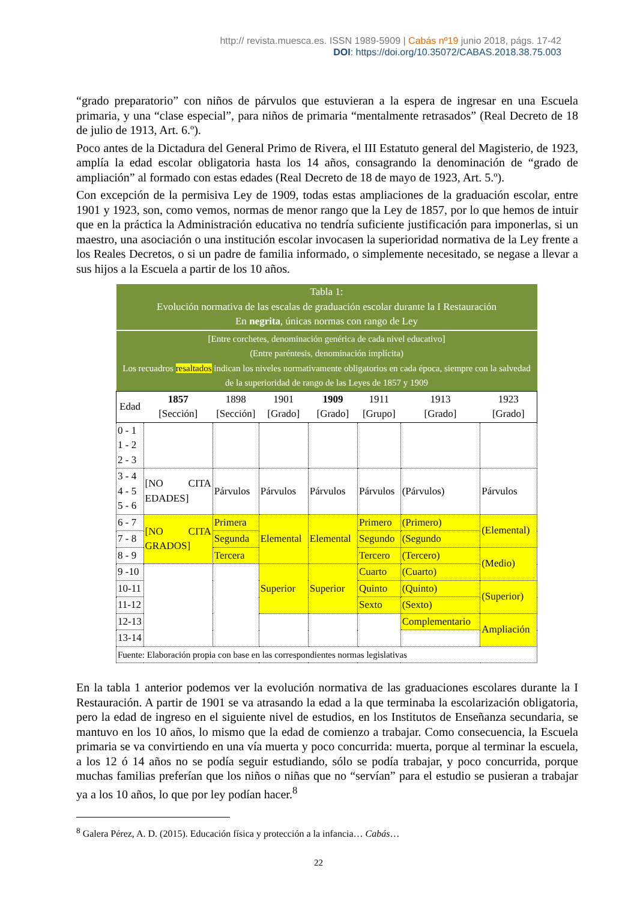http:// revista.muesca.es. ISSN 1989-5909 | Cabás nº19 junio 2018, págs. 17-42
DOI: https://doi.org/10.35072/CABAS.2018.38.75.003
“grado preparatorio” con niños de párvulos que estuvieran a la espera de ingresar en una Escuela primaria, y una “clase especial”, para niños de primaria “mentalmente retrasados” (Real Decreto de 18 de julio de 1913, Art. 6.º).
Poco antes de la Dictadura del General Primo de Rivera, el III Estatuto general del Magisterio, de 1923, amplía la edad escolar obligatoria hasta los 14 años, consagrando la denominación de “grado de ampliación” al formado con estas edades (Real Decreto de 18 de mayo de 1923, Art. 5.º).
Con excepción de la permisiva Ley de 1909, todas estas ampliaciones de la graduación escolar, entre 1901 y 1923, son, como vemos, normas de menor rango que la Ley de 1857, por lo que hemos de intuir que en la práctica la Administración educativa no tendría suficiente justificación para imponerlas, si un maestro, una asociación o una institución escolar invocasen la superioridad normativa de la Ley frente a los Reales Decretos, o si un padre de familia informado, o simplemente necesitado, se negase a llevar a sus hijos a la Escuela a partir de los 10 años.
| Tabla 1: Evolución normativa de las escalas de graduación escolar durante la I Restauración En negrita , únicas normas con rango de Ley | | | | | | | |
| --- | --- | --- | --- | --- | --- | --- | --- |
| [Entre corchetes, denominación genérica de cada nivel educativo] (Entre paréntesis, denominación implícita) Los recuadros resaltados indican los niveles normativamente obligatorios en cada época, siempre con la salvedad de la superioridad de rango de las Leyes de 1857 y 1909 | | | | | | | |
| Edad | 1857 [Sección] | 1898 [Sección] | 1901 [Grado] | 1909 [Grado] | 1911 [Grupo] | 1913 [Grado] | 1923 [Grado] |
| 0 - 1 1 - 2 2 - 3 | | | | | | | |
| 3 - 4 4 - 5 5 - 6 | [NO CITA EDADES] | Párvulos | Párvulos | Párvulos | Párvulos | (Párvulos) | Párvulos |
| 6 - 7 | [NO CITA GRADOS] | Primera | Elemental | Elemental | Primero | (Primero) | (Elemental) |
| 7 - 8 | | Segunda | | | Segundo | (Segundo | |
| 8 - 9 | | Tercera | | | Tercero | (Tercero) | (Medio) |
| 9 -10 | | | Superior | Superior | Cuarto | (Cuarto) | |
| 10-11 | | | | | Quinto | (Quinto) | (Superior) |
| 11-12 | | | | | Sexto | (Sexto) | |
| 12-13 | | | | | | Complementario | Ampliación |
| 13-14 | | | | | | | |
| Fuente: Elaboración propia con base en las correspondientes normas legislativas | | | | | | | |
En la tabla 1 anterior podemos ver la evolución normativa de las graduaciones escolares durante la I Restauración. A partir de 1901 se va atrasando la edad a la que terminaba la escolarización obligatoria, pero la edad de ingreso en el siguiente nivel de estudios, en los Institutos de Enseñanza secundaria, se mantuvo en los 10 años, lo mismo que la edad de comienzo a trabajar. Como consecuencia, la Escuela primaria se va convirtiendo en una vía muerta y poco concurrida: muerta, porque al terminar la escuela, a los 12 ó 14 años no se podía seguir estudiando, sólo se podía trabajar, y poco concurrida, porque muchas familias preferían que los niños o niñas que no “servían” para el estudio se pusieran a trabajar ya a los 10 años, lo que por ley podían hacer.<sup>8</sup>
<sup>8</sup> Galera Pérez, A. D. (2015). Educación física y protección a la infancia… Cabás…
22